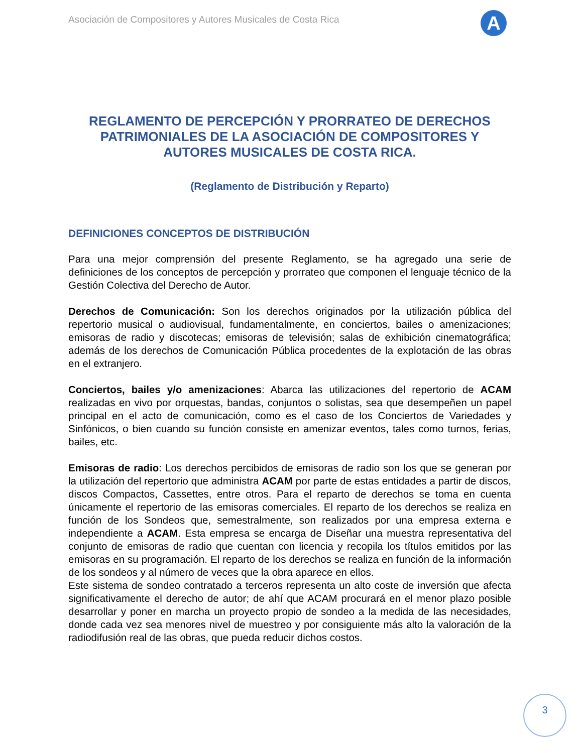Asociación de Compositores y Autores Musicales de Costa Rica
A
REGLAMENTO DE PERCEPCIÓN Y PRORRATEO DE DERECHOS PATRIMONIALES DE LA ASOCIACIÓN DE COMPOSITORES Y AUTORES MUSICALES DE COSTA RICA.
(Reglamento de Distribución y Reparto)
DEFINICIONES CONCEPTOS DE DISTRIBUCIÓN
Para una mejor comprensión del presente Reglamento, se ha agregado una serie de definiciones de los conceptos de percepción y prorrateo que componen el lenguaje técnico de la Gestión Colectiva del Derecho de Autor.
Derechos de Comunicación: Son los derechos originados por la utilización pública del repertorio musical o audiovisual, fundamentalmente, en conciertos, bailes o amenizaciones; emisoras de radio y discotecas; emisoras de televisión; salas de exhibición cinematográfica; además de los derechos de Comunicación Pública procedentes de la explotación de las obras en el extranjero.
Conciertos, bailes y/o amenizaciones: Abarca las utilizaciones del repertorio de ACAM realizadas en vivo por orquestas, bandas, conjuntos o solistas, sea que desempeñen un papel principal en el acto de comunicación, como es el caso de los Conciertos de Variedades y Sinfónicos, o bien cuando su función consiste en amenizar eventos, tales como turnos, ferias, bailes, etc.
Emisoras de radio: Los derechos percibidos de emisoras de radio son los que se generan por la utilización del repertorio que administra ACAM por parte de estas entidades a partir de discos, discos Compactos, Cassettes, entre otros. Para el reparto de derechos se toma en cuenta únicamente el repertorio de las emisoras comerciales. El reparto de los derechos se realiza en función de los Sondeos que, semestralmente, son realizados por una empresa externa e independiente a ACAM. Esta empresa se encarga de Diseñar una muestra representativa del conjunto de emisoras de radio que cuentan con licencia y recopila los títulos emitidos por las emisoras en su programación. El reparto de los derechos se realiza en función de la información de los sondeos y al número de veces que la obra aparece en ellos.
Este sistema de sondeo contratado a terceros representa un alto coste de inversión que afecta significativamente el derecho de autor; de ahí que ACAM procurará en el menor plazo posible desarrollar y poner en marcha un proyecto propio de sondeo a la medida de las necesidades, donde cada vez sea menores nivel de muestreo y por consiguiente más alto la valoración de la radiodifusión real de las obras, que pueda reducir dichos costos.
3